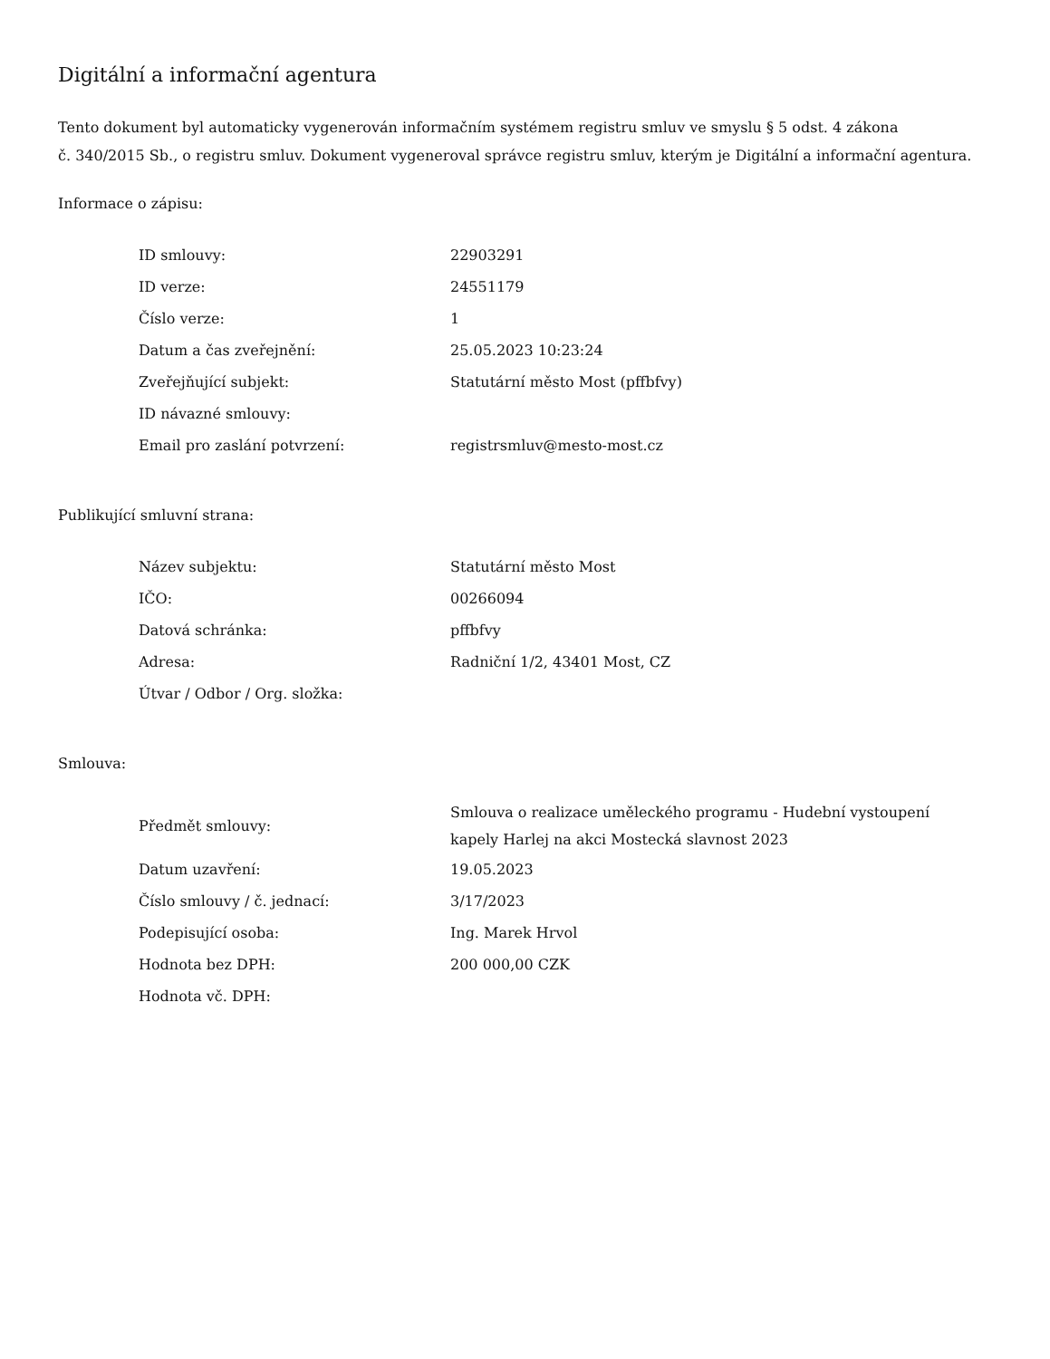Digitální a informační agentura
Tento dokument byl automaticky vygenerován informačním systémem registru smluv ve smyslu § 5 odst. 4 zákona
č. 340/2015 Sb., o registru smluv. Dokument vygeneroval správce registru smluv, kterým je Digitální a informační agentura.
Informace o zápisu:
| ID smlouvy: | 22903291 |
| ID verze: | 24551179 |
| Číslo verze: | 1 |
| Datum a čas zveřejnění: | 25.05.2023 10:23:24 |
| Zveřejňující subjekt: | Statutární město Most (pffbfvy) |
| ID návazné smlouvy: | |
| Email pro zaslání potvrzení: | registrsmluv@mesto-most.cz |
Publikující smluvní strana:
| Název subjektu: | Statutární město Most |
| IČO: | 00266094 |
| Datová schránka: | pffbfvy |
| Adresa: | Radniční 1/2, 43401 Most, CZ |
| Útvar / Odbor / Org. složka: | |
Smlouva:
| Předmět smlouvy: | Smlouva o realizace uměleckého programu - Hudební vystoupení kapely Harlej na akci Mostecká slavnost 2023 |
| Datum uzavření: | 19.05.2023 |
| Číslo smlouvy / č. jednací: | 3/17/2023 |
| Podepisující osoba: | Ing. Marek Hrvol |
| Hodnota bez DPH: | 200 000,00 CZK |
| Hodnota vč. DPH: | |